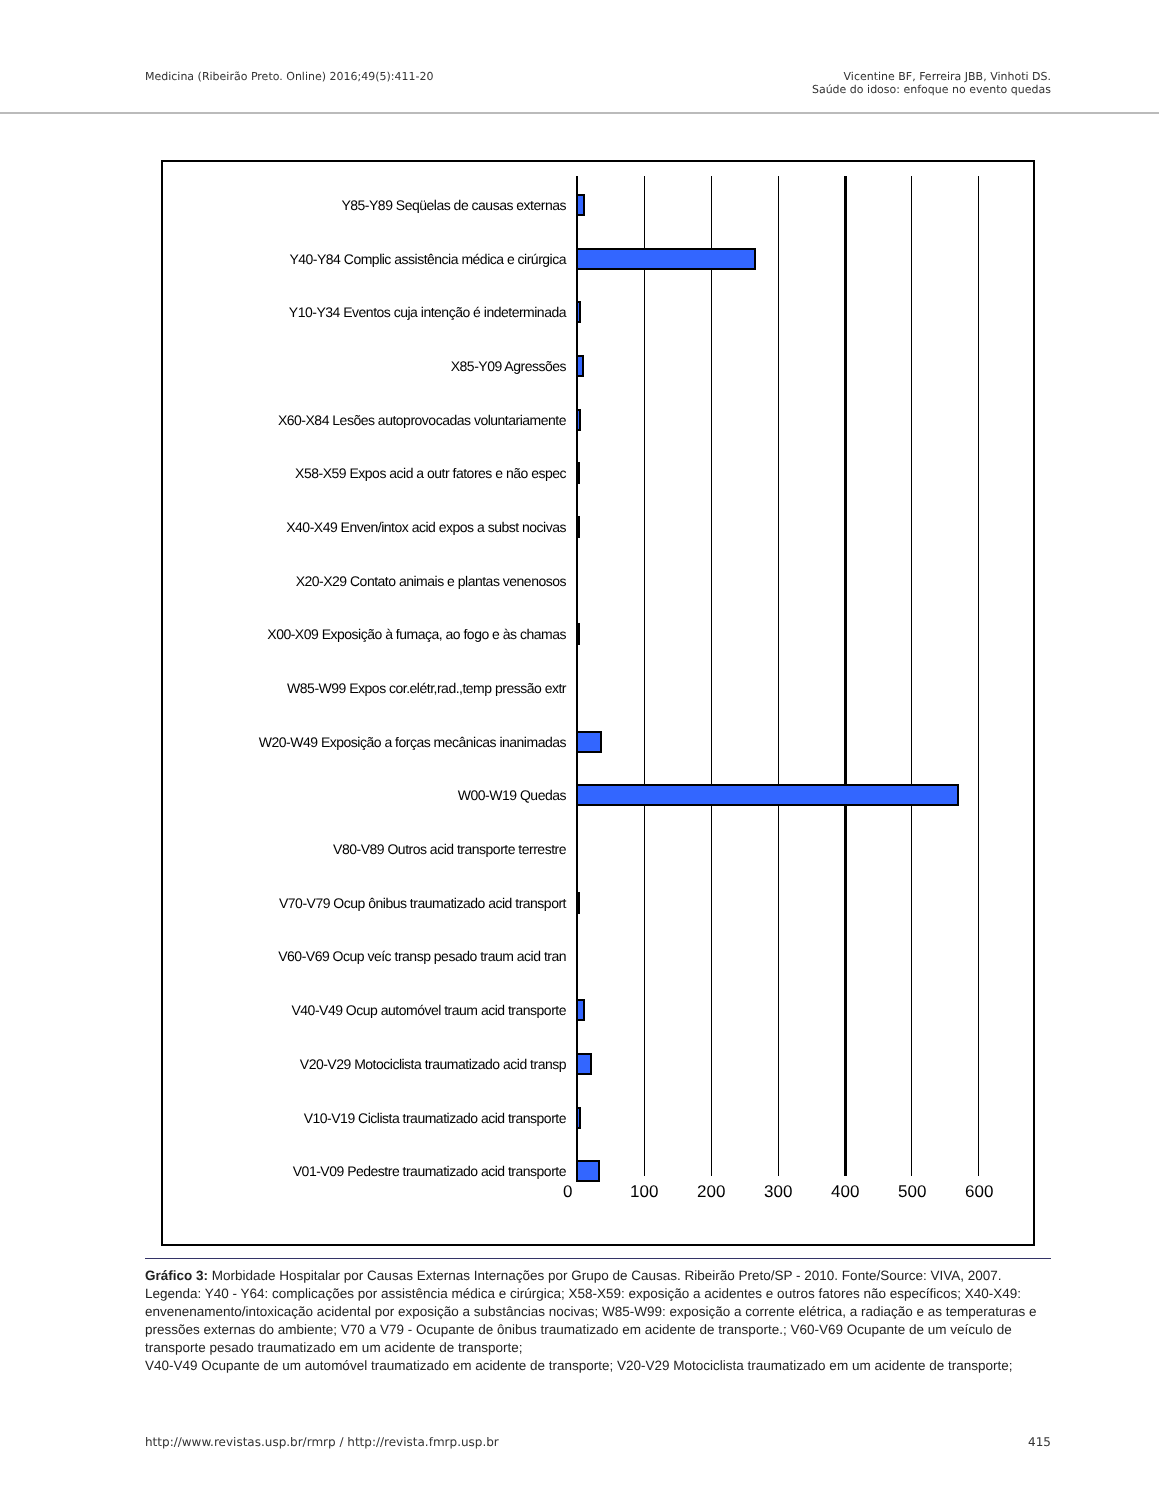Medicina (Ribeirão Preto. Online) 2016;49(5):411-20
Vicentine BF, Ferreira JBB, Vinhoti DS.
Saúde do idoso: enfoque no evento quedas
Y85-Y89 Seqüelas de causas externas
Y40-Y84 Complic assistência médica e cirúrgica
Y10-Y34 Eventos cuja intenção é indeterminada
X85-Y09 Agressões
X60-X84 Lesões autoprovocadas voluntariamente
X58-X59 Expos acid a outr fatores e não espec
X40-X49 Enven/intox acid expos a subst nocivas
X20-X29 Contato animais e plantas venenosos
X00-X09 Exposição à fumaça, ao fogo e às chamas
W85-W99 Expos cor.elétr,rad.,temp pressão extr
W20-W49 Exposição a forças mecânicas inanimadas
W00-W19 Quedas
V80-V89 Outros acid transporte terrestre
V70-V79 Ocup ônibus traumatizado acid transport
V60-V69 Ocup veíc transp pesado traum acid tran
V40-V49 Ocup automóvel traum acid transporte
V20-V29 Motociclista traumatizado acid transp
V10-V19 Ciclista traumatizado acid transporte
V01-V09 Pedestre traumatizado acid transporte
0 100 200 300 400 500 600
Gráfico 3: Morbidade Hospitalar por Causas Externas Internações por Grupo de Causas. Ribeirão Preto/SP - 2010. Fonte/Source: VIVA, 2007.
Legenda: Y40 - Y64: complicações por assistência médica e cirúrgica; X58-X59: exposição a acidentes e outros fatores não específicos; X40-X49: envenenamento/intoxicação acidental por exposição a substâncias nocivas; W85-W99: exposição a corrente elétrica, a radiação e as temperaturas e pressões externas do ambiente; V70 a V79 - Ocupante de ônibus traumatizado em acidente de transporte.; V60-V69 Ocupante de um veículo de transporte pesado traumatizado em um acidente de transporte;
V40-V49 Ocupante de um automóvel traumatizado em acidente de transporte; V20-V29 Motociclista traumatizado em um acidente de transporte;
http://www.revistas.usp.br/rmrp / http://revista.fmrp.usp.br
415